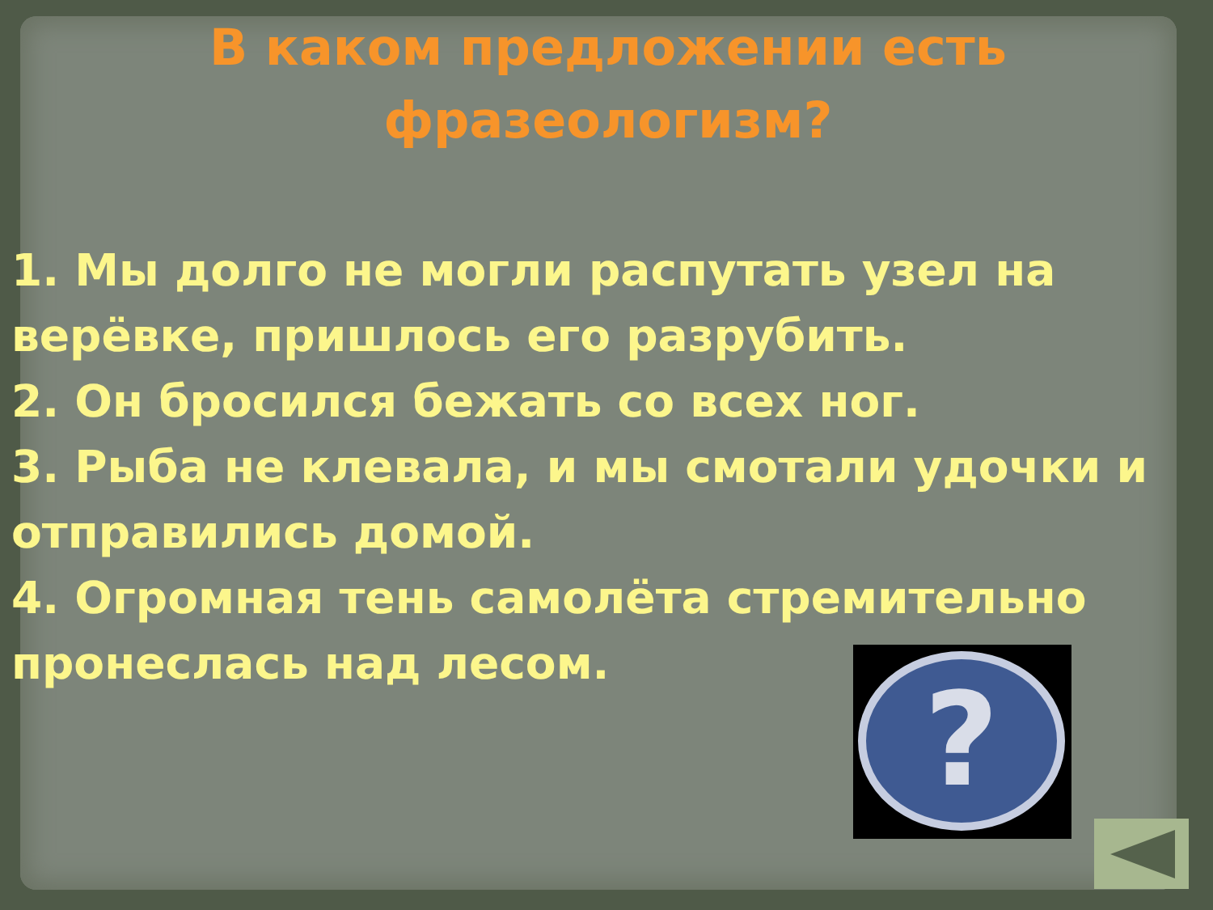В каком предложении есть
фразеологизм?
1. Мы долго не могли распутать узел на верёвке, пришлось его разрубить.
2. Он бросился бежать со всех ног.
3. Рыба не клевала, и мы смотали удочки и отправились домой.
4. Огромная тень самолёта стремительно пронеслась над лесом.
?